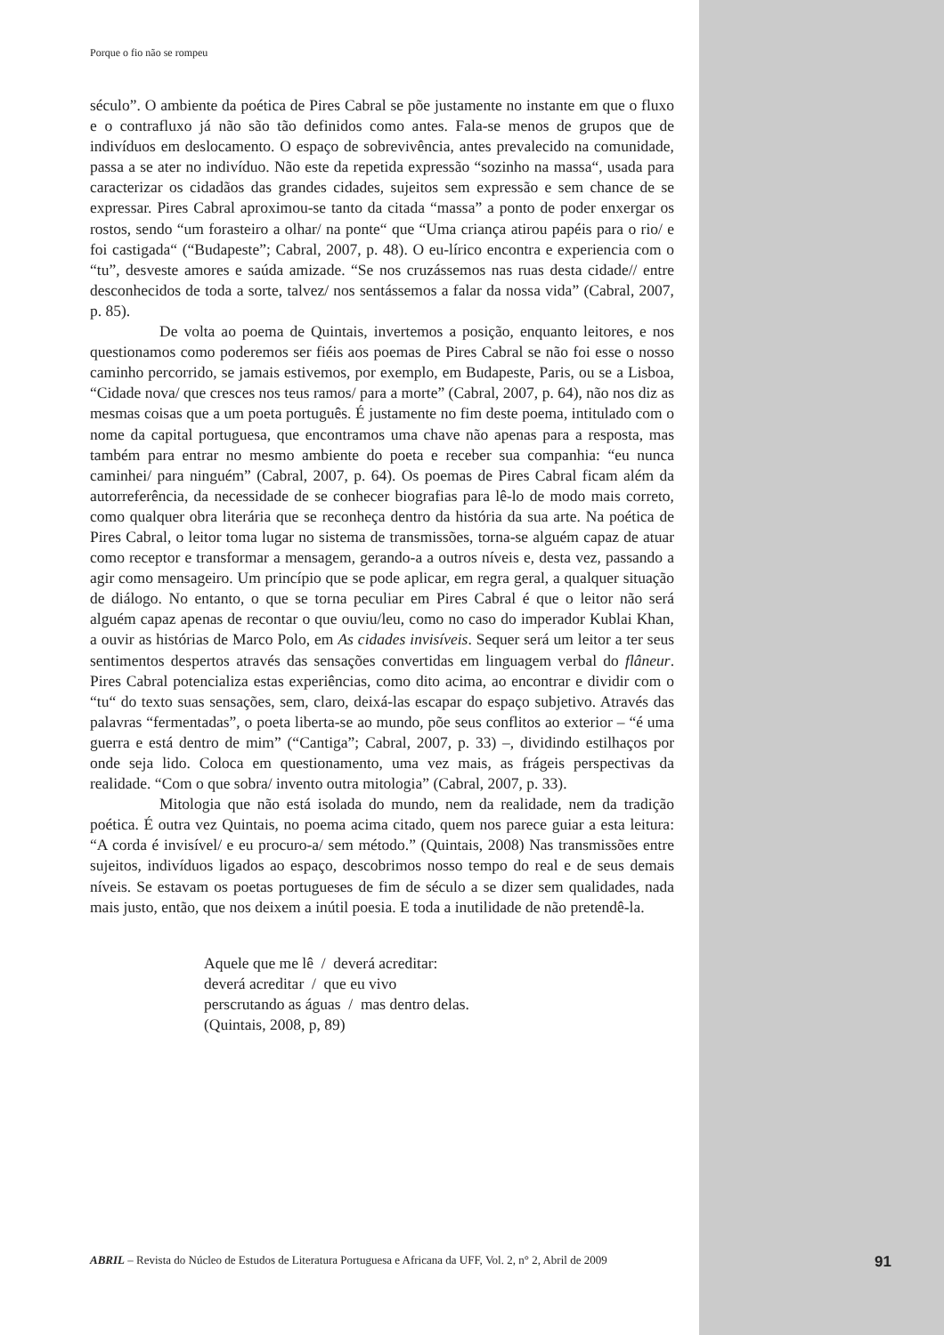Porque o fio não se rompeu
século”. O ambiente da poética de Pires Cabral se põe justamente no instante em que o fluxo e o contrafluxo já não são tão definidos como antes. Fala-se menos de grupos que de indivíduos em deslocamento. O espaço de sobrevivência, antes prevalecido na comunidade, passa a se ater no indivíduo. Não este da repetida expressão “sozinho na massa“, usada para caracterizar os cidadãos das grandes cidades, sujeitos sem expressão e sem chance de se expressar. Pires Cabral aproximou-se tanto da citada “massa” a ponto de poder enxergar os rostos, sendo “um forasteiro a olhar/ na ponte“ que “Uma criança atirou papéis para o rio/ e foi castigada“ (“Budapeste”; Cabral, 2007, p. 48). O eu-lírico encontra e experiencia com o “tu”, desveste amores e saúda amizade. “Se nos cruzássemos nas ruas desta cidade// entre desconhecidos de toda a sorte, talvez/ nos sentássemos a falar da nossa vida” (Cabral, 2007, p. 85).
De volta ao poema de Quintais, invertemos a posição, enquanto leitores, e nos questionamos como poderemos ser fiéis aos poemas de Pires Cabral se não foi esse o nosso caminho percorrido, se jamais estivemos, por exemplo, em Budapeste, Paris, ou se a Lisboa, “Cidade nova/ que cresces nos teus ramos/ para a morte” (Cabral, 2007, p. 64), não nos diz as mesmas coisas que a um poeta português. É justamente no fim deste poema, intitulado com o nome da capital portuguesa, que encontramos uma chave não apenas para a resposta, mas também para entrar no mesmo ambiente do poeta e receber sua companhia: “eu nunca caminhei/ para ninguém” (Cabral, 2007, p. 64). Os poemas de Pires Cabral ficam além da autorreferência, da necessidade de se conhecer biografias para lê-lo de modo mais correto, como qualquer obra literária que se reconheça dentro da história da sua arte. Na poética de Pires Cabral, o leitor toma lugar no sistema de transmissões, torna-se alguém capaz de atuar como receptor e transformar a mensagem, gerando-a a outros níveis e, desta vez, passando a agir como mensageiro. Um princípio que se pode aplicar, em regra geral, a qualquer situação de diálogo. No entanto, o que se torna peculiar em Pires Cabral é que o leitor não será alguém capaz apenas de recontar o que ouviu/leu, como no caso do imperador Kublai Khan, a ouvir as histórias de Marco Polo, em As cidades invisíveis. Sequer será um leitor a ter seus sentimentos despertos através das sensações convertidas em linguagem verbal do flâneur. Pires Cabral potencializa estas experiências, como dito acima, ao encontrar e dividir com o “tu“ do texto suas sensações, sem, claro, deixá-las escapar do espaço subjetivo. Através das palavras “fermentadas”, o poeta liberta-se ao mundo, põe seus conflitos ao exterior – “é uma guerra e está dentro de mim” (“Cantiga”; Cabral, 2007, p. 33) –, dividindo estilhaços por onde seja lido. Coloca em questionamento, uma vez mais, as frágeis perspectivas da realidade. “Com o que sobra/ invento outra mitologia” (Cabral, 2007, p. 33).
Mitologia que não está isolada do mundo, nem da realidade, nem da tradição poética. É outra vez Quintais, no poema acima citado, quem nos parece guiar a esta leitura: “A corda é invisível/ e eu procuro-a/ sem método.” (Quintais, 2008) Nas transmissões entre sujeitos, indivíduos ligados ao espaço, descobrimos nosso tempo do real e de seus demais níveis. Se estavam os poetas portugueses de fim de século a se dizer sem qualidades, nada mais justo, então, que nos deixem a inútil poesia. E toda a inutilidade de não pretendê-la.
Aquele que me lê / deverá acreditar:
deverá acreditar / que eu vivo
perscrutando as águas / mas dentro delas.
(Quintais, 2008, p, 89)
ABRIL – Revista do Núcleo de Estudos de Literatura Portuguesa e Africana da UFF, Vol. 2, n° 2, Abril de 2009 91